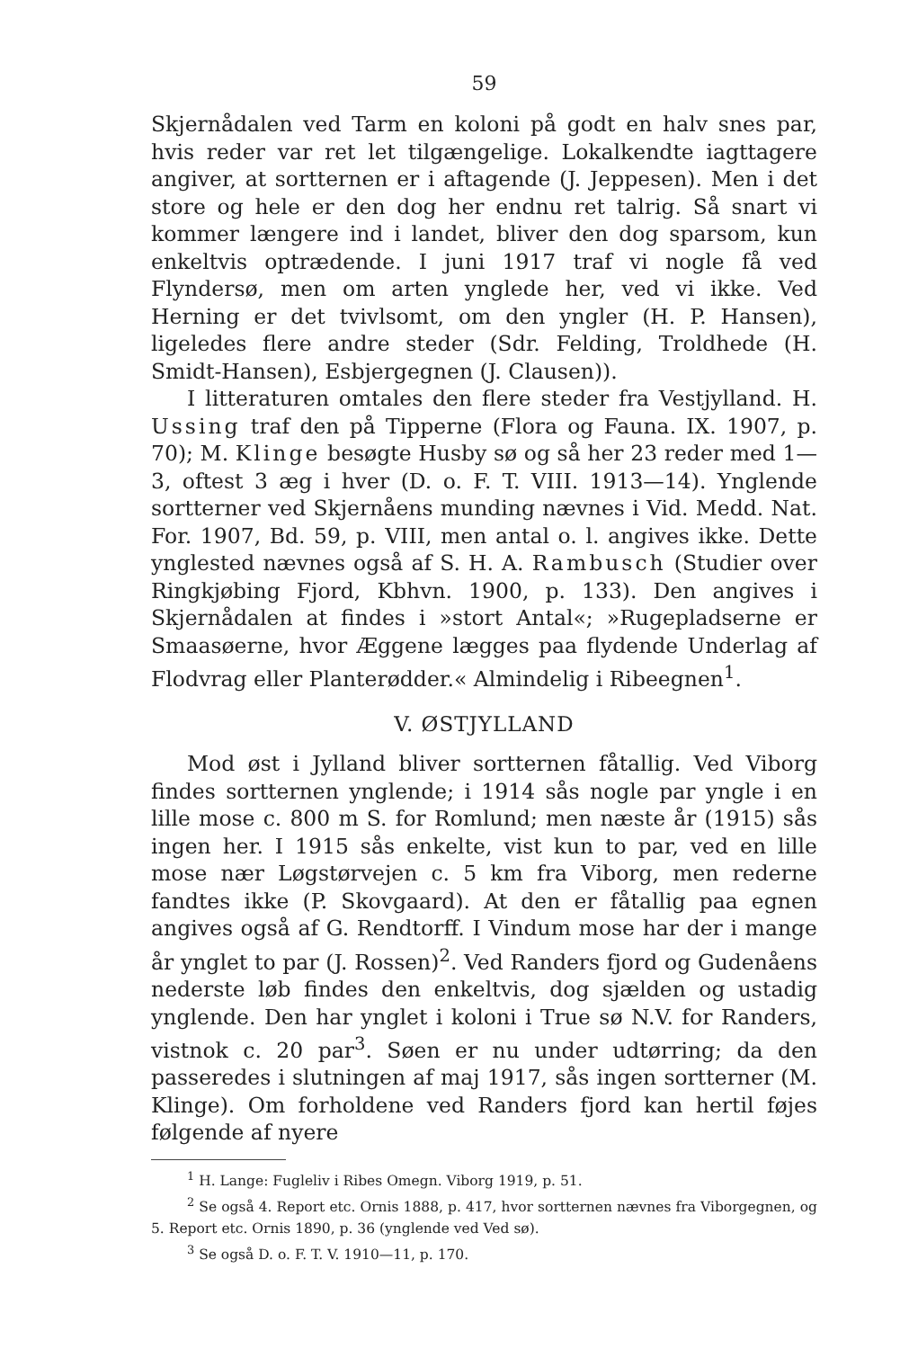59
Skjernådalen ved Tarm en koloni på godt en halv snes par, hvis reder var ret let tilgængelige. Lokalkendte iagttagere angiver, at sortternen er i aftagende (J. Jeppesen). Men i det store og hele er den dog her endnu ret talrig. Så snart vi kommer længere ind i landet, bliver den dog sparsom, kun enkeltvis optrædende. I juni 1917 traf vi nogle få ved Flyndersø, men om arten ynglede her, ved vi ikke. Ved Herning er det tvivlsomt, om den yngler (H. P. Hansen), ligeledes flere andre steder (Sdr. Felding, Troldhede (H. Smidt-Hansen), Esbjergegnen (J. Clausen)).
I litteraturen omtales den flere steder fra Vestjylland. H. Ussing traf den på Tipperne (Flora og Fauna. IX. 1907, p. 70); M. Klinge besøgte Husby sø og så her 23 reder med 1—3, oftest 3 æg i hver (D. o. F. T. VIII. 1913—14). Ynglende sortterner ved Skjernåens munding nævnes i Vid. Medd. Nat. For. 1907, Bd. 59, p. VIII, men antal o. l. angives ikke. Dette ynglested nævnes også af S. H. A. Rambusch (Studier over Ringkjøbing Fjord, Kbhvn. 1900, p. 133). Den angives i Skjernådalen at findes i »stort Antal«; »Rugepladserne er Smaasøerne, hvor Æggene lægges paa flydende Underlag af Flodvrag eller Planterødder.« Almindelig i Ribeegnen<sup>1</sup>.
V. ØSTJYLLAND
Mod øst i Jylland bliver sortternen fåtallig. Ved Viborg findes sortternen ynglende; i 1914 sås nogle par yngle i en lille mose c. 800 m S. for Romlund; men næste år (1915) sås ingen her. I 1915 sås enkelte, vist kun to par, ved en lille mose nær Løgstørvejen c. 5 km fra Viborg, men rederne fandtes ikke (P. Skovgaard). At den er fåtallig paa egnen angives også af G. Rendtorff. I Vindum mose har der i mange år ynglet to par (J. Rossen)<sup>2</sup>. Ved Randers fjord og Gudenåens nederste løb findes den enkeltvis, dog sjælden og ustadig ynglende. Den har ynglet i koloni i True sø N.V. for Randers, vistnok c. 20 par<sup>3</sup>. Søen er nu under udtørring; da den passeredes i slutningen af maj 1917, sås ingen sortterner (M. Klinge). Om forholdene ved Randers fjord kan hertil føjes følgende af nyere
<sup>1</sup> H. Lange: Fugleliv i Ribes Omegn. Viborg 1919, p. 51.
<sup>2</sup> Se også 4. Report etc. Ornis 1888, p. 417, hvor sortternen nævnes fra Viborgegnen, og 5. Report etc. Ornis 1890, p. 36 (ynglende ved Ved sø).
<sup>3</sup> Se også D. o. F. T. V. 1910—11, p. 170.